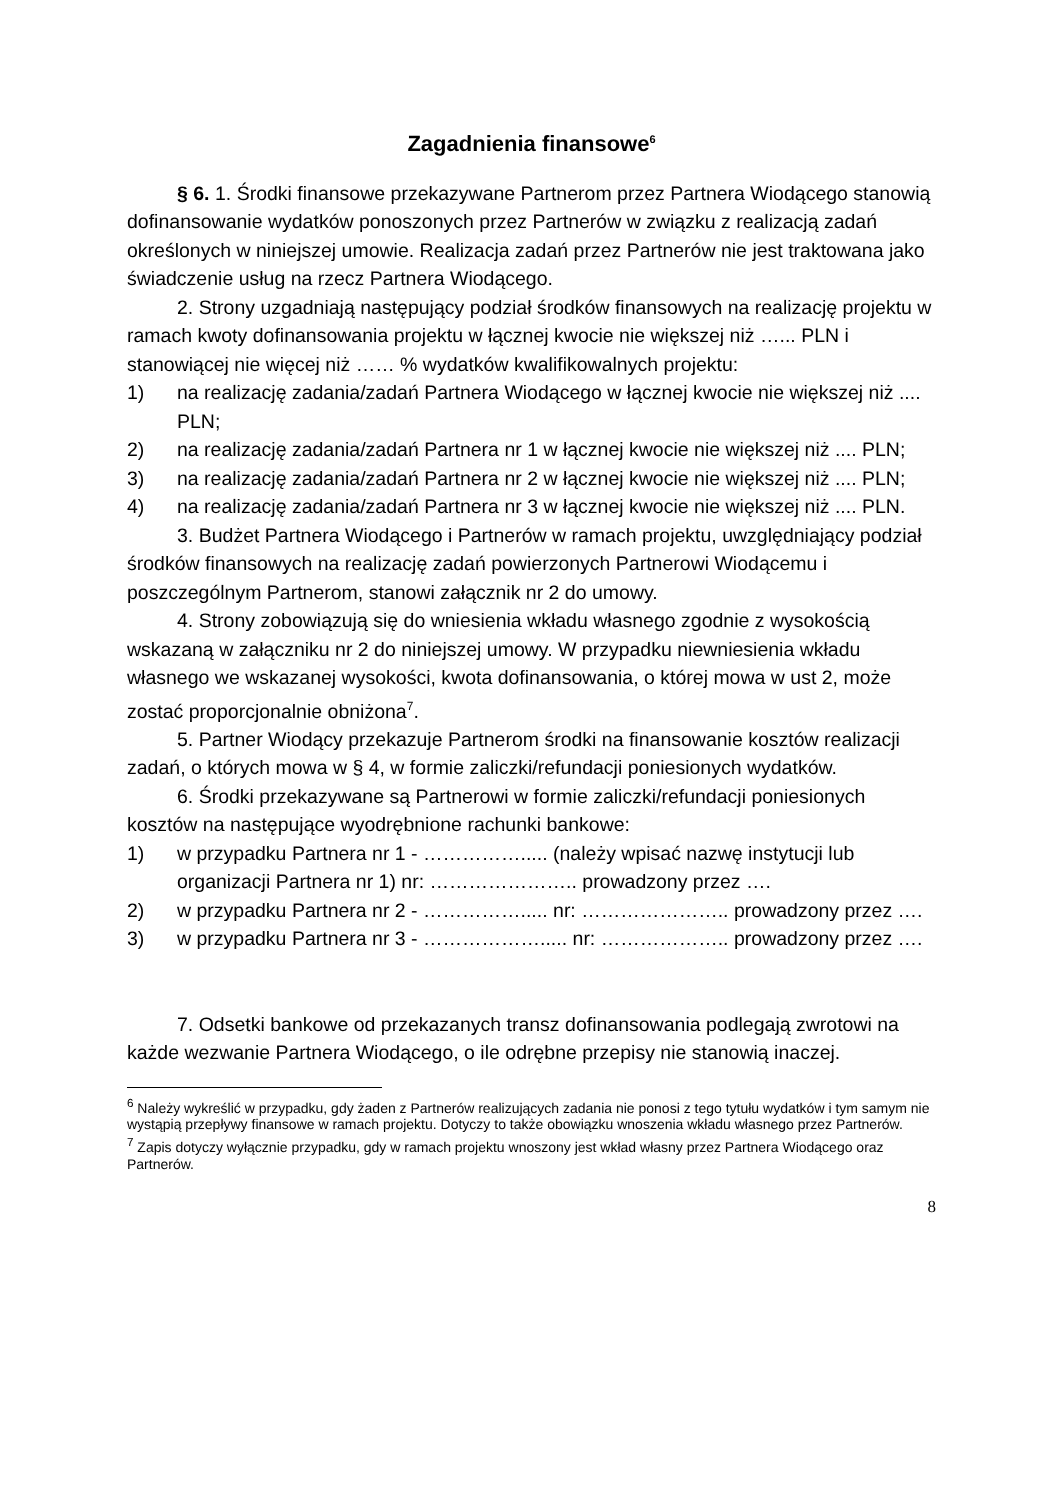Zagadnienia finansowe<sup>6</sup>
§ 6. 1. Środki finansowe przekazywane Partnerom przez Partnera Wiodącego stanowią dofinansowanie wydatków ponoszonych przez Partnerów w związku z realizacją zadań określonych w niniejszej umowie. Realizacja zadań przez Partnerów nie jest traktowana jako świadczenie usług na rzecz Partnera Wiodącego.
2. Strony uzgadniają następujący podział środków finansowych na realizację projektu w ramach kwoty dofinansowania projektu w łącznej kwocie nie większej niż …... PLN i stanowiącej nie więcej niż …… % wydatków kwalifikowalnych projektu:
1) na realizację zadania/zadań Partnera Wiodącego w łącznej kwocie nie większej niż .... PLN;
2) na realizację zadania/zadań Partnera nr 1 w łącznej kwocie nie większej niż .... PLN;
3) na realizację zadania/zadań Partnera nr 2 w łącznej kwocie nie większej niż .... PLN;
4) na realizację zadania/zadań Partnera nr 3 w łącznej kwocie nie większej niż .... PLN.
3. Budżet Partnera Wiodącego i Partnerów w ramach projektu, uwzględniający podział środków finansowych na realizację zadań powierzonych Partnerowi Wiodącemu i poszczególnym Partnerom, stanowi załącznik nr 2 do umowy.
4. Strony zobowiązują się do wniesienia wkładu własnego zgodnie z wysokością wskazaną w załączniku nr 2 do niniejszej umowy. W przypadku niewniesienia wkładu własnego we wskazanej wysokości, kwota dofinansowania, o której mowa w ust 2, może zostać proporcjonalnie obniżona<sup>7</sup>.
5. Partner Wiodący przekazuje Partnerom środki na finansowanie kosztów realizacji zadań, o których mowa w § 4, w formie zaliczki/refundacji poniesionych wydatków.
6. Środki przekazywane są Partnerowi w formie zaliczki/refundacji poniesionych kosztów na następujące wyodrębnione rachunki bankowe:
1) w przypadku Partnera nr 1 - ……………..... (należy wpisać nazwę instytucji lub organizacji Partnera nr 1) nr: ………………….. prowadzony przez ….
2) w przypadku Partnera nr 2 - ……………..... nr: ………………….. prowadzony przez ….
3) w przypadku Partnera nr 3 - ………………..... nr: ……………….. prowadzony przez ….
7. Odsetki bankowe od przekazanych transz dofinansowania podlegają zwrotowi na każde wezwanie Partnera Wiodącego, o ile odrębne przepisy nie stanowią inaczej.
<sup>6</sup> Należy wykreślić w przypadku, gdy żaden z Partnerów realizujących zadania nie ponosi z tego tytułu wydatków i tym samym nie wystąpią przepływy finansowe w ramach projektu. Dotyczy to także obowiązku wnoszenia wkładu własnego przez Partnerów.
<sup>7</sup> Zapis dotyczy wyłącznie przypadku, gdy w ramach projektu wnoszony jest wkład własny przez Partnera Wiodącego oraz Partnerów.
8